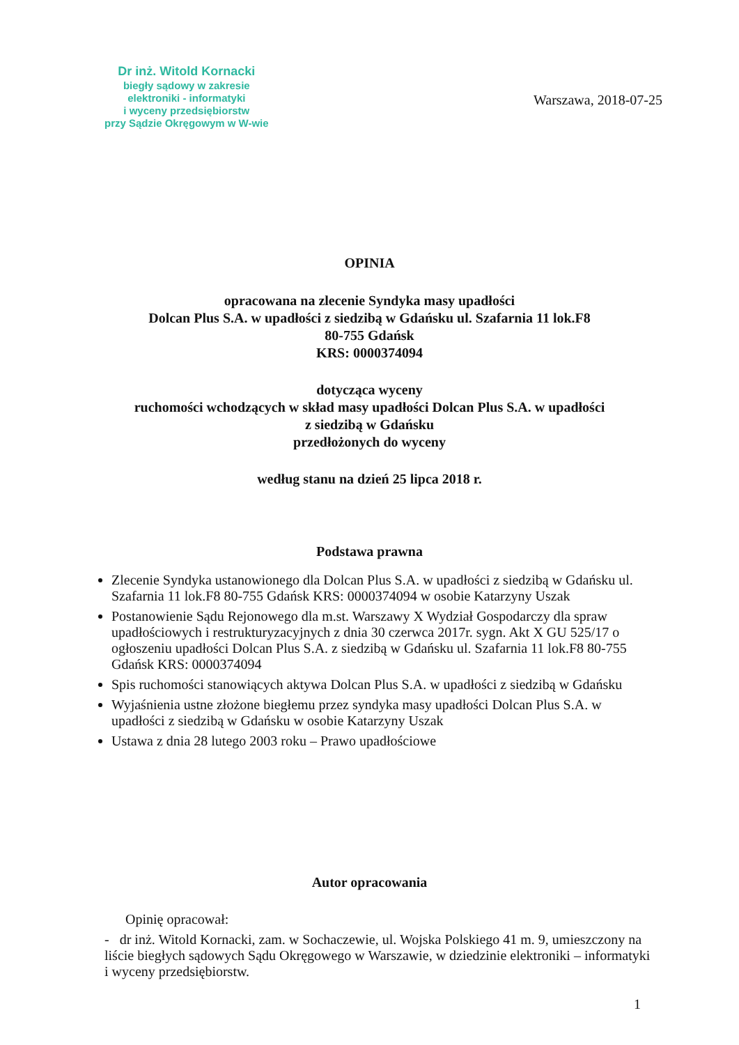Dr inż. Witold Kornacki
biegły sądowy w zakresie
elektroniki - informatyki
i wyceny przedsiębiorstw
przy Sądzie Okręgowym w W-wie
Warszawa, 2018-07-25
OPINIA
opracowana na zlecenie Syndyka masy upadłości
Dolcan Plus S.A. w upadłości z siedzibą w Gdańsku ul. Szafarnia 11 lok.F8
80-755 Gdańsk
KRS: 0000374094
dotycząca wyceny
ruchomości wchodzących w skład masy upadłości Dolcan Plus S.A. w upadłości
z siedzibą w Gdańsku
przedłożonych do wyceny
według stanu na dzień 25 lipca 2018 r.
Podstawa prawna
Zlecenie Syndyka ustanowionego dla Dolcan Plus S.A. w upadłości z siedzibą w Gdańsku ul. Szafarnia 11 lok.F8 80-755 Gdańsk KRS: 0000374094 w osobie Katarzyny Uszak
Postanowienie Sądu Rejonowego dla m.st. Warszawy X Wydział Gospodarczy dla spraw upadłościowych i restrukturyzacyjnych z dnia 30 czerwca 2017r. sygn. Akt X GU 525/17 o ogłoszeniu upadłości Dolcan Plus S.A. z siedzibą w Gdańsku ul. Szafarnia 11 lok.F8 80-755 Gdańsk KRS: 0000374094
Spis ruchomości stanowiących aktywa Dolcan Plus S.A. w upadłości z siedzibą w Gdańsku
Wyjaśnienia ustne złożone biegłemu przez syndyka masy upadłości Dolcan Plus S.A. w upadłości z siedzibą w Gdańsku w osobie Katarzyny Uszak
Ustawa z dnia 28 lutego 2003 roku – Prawo upadłościowe
Autor opracowania
Opinię opracował:
- dr inż. Witold Kornacki, zam. w Sochaczewie, ul. Wojska Polskiego 41 m. 9, umieszczony na liście biegłych sądowych Sądu Okręgowego w Warszawie, w dziedzinie elektroniki – informatyki i wyceny przedsiębiorstw.
1